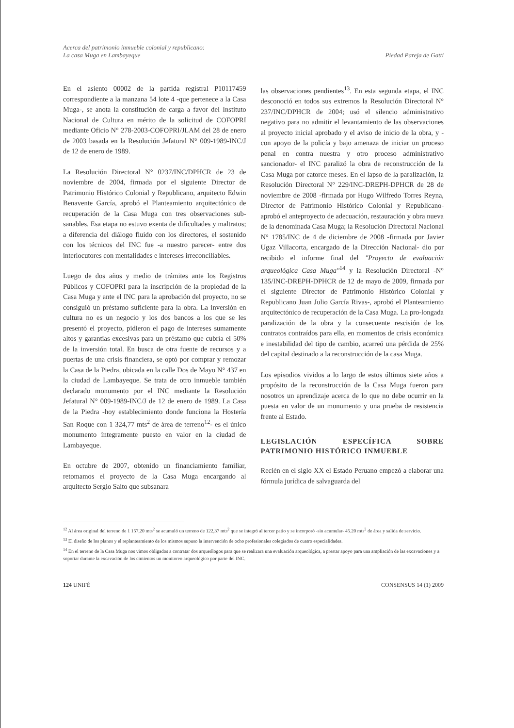Acerca del patrimonio inmueble colonial y republicano:
La casa Muga en Lambayeque
Piedad Pareja de Gatti
En el asiento 00002 de la partida registral P10117459 correspondiente a la manzana 54 lote 4 -que pertenece a la Casa Muga-, se anota la constitución de carga a favor del Instituto Nacional de Cultura en mérito de la solicitud de COFOPRI mediante Oficio N° 278-2003-COFOPRI/JLAM del 28 de enero de 2003 basada en la Resolución Jefatural N° 009-1989-INC/J de 12 de enero de 1989.
La Resolución Directoral N° 0237/INC/DPHCR de 23 de noviembre de 2004, firmada por el siguiente Director de Patrimonio Histórico Colonial y Republicano, arquitecto Edwin Benavente García, aprobó el Planteamiento arquitectónico de recuperación de la Casa Muga con tres observaciones sub-sanables. Esa etapa no estuvo exenta de dificultades y maltratos; a diferencia del diálogo fluido con los directores, el sostenido con los técnicos del INC fue -a nuestro parecer- entre dos interlocutores con mentalidades e intereses irreconciliables.
Luego de dos años y medio de trámites ante los Registros Públicos y COFOPRI para la inscripción de la propiedad de la Casa Muga y ante el INC para la aprobación del proyecto, no se consiguió un préstamo suficiente para la obra. La inversión en cultura no es un negocio y los dos bancos a los que se les presentó el proyecto, pidieron el pago de intereses sumamente altos y garantías excesivas para un préstamo que cubría el 50% de la inversión total. En busca de otra fuente de recursos y a puertas de una crisis financiera, se optó por comprar y remozar la Casa de la Piedra, ubicada en la calle Dos de Mayo N° 437 en la ciudad de Lambayeque. Se trata de otro inmueble también declarado monumento por el INC mediante la Resolución Jefatural N° 009-1989-INC/J de 12 de enero de 1989. La Casa de la Piedra -hoy establecimiento donde funciona la Hostería San Roque con 1 324,77 mts<sup>2</sup> de área de terreno<sup>12</sup>- es el único monumento íntegramente puesto en valor en la ciudad de Lambayeque.
En octubre de 2007, obtenido un financiamiento familiar, retomamos el proyecto de la Casa Muga encargando al arquitecto Sergio Saito que subsanara
las observaciones pendientes<sup>13</sup>. En esta segunda etapa, el INC desconoció en todos sus extremos la Resolución Directoral N° 237/INC/DPHCR de 2004; usó el silencio administrativo negativo para no admitir el levantamiento de las observaciones al proyecto inicial aprobado y el aviso de inicio de la obra, y -con apoyo de la policía y bajo amenaza de iniciar un proceso penal en contra nuestra y otro proceso administrativo sancionador- el INC paralizó la obra de reconstrucción de la Casa Muga por catorce meses. En el lapso de la paralización, la Resolución Directoral N° 229/INC-DREPH-DPHCR de 28 de noviembre de 2008 -firmada por Hugo Wilfredo Torres Reyna, Director de Patrimonio Histórico Colonial y Republicano- aprobó el anteproyecto de adecuación, restauración y obra nueva de la denominada Casa Muga; la Resolución Directoral Nacional N° 1785/INC de 4 de diciembre de 2008 -firmada por Javier Ugaz Villacorta, encargado de la Dirección Nacional- dio por recibido el informe final del "Proyecto de evaluación arqueológica Casa Muga"<sup>14</sup> y la Resolución Directoral -N° 135/INC-DREPH-DPHCR de 12 de mayo de 2009, firmada por el siguiente Director de Patrimonio Histórico Colonial y Republicano Juan Julio García Rivas-, aprobó el Planteamiento arquitectónico de recuperación de la Casa Muga. La pro-longada paralización de la obra y la consecuente rescisión de los contratos contraídos para ella, en momentos de crisis económica e inestabilidad del tipo de cambio, acarreó una pérdida de 25% del capital destinado a la reconstrucción de la casa Muga.
Los episodios vividos a lo largo de estos últimos siete años a propósito de la reconstrucción de la Casa Muga fueron para nosotros un aprendizaje acerca de lo que no debe ocurrir en la puesta en valor de un monumento y una prueba de resistencia frente al Estado.
LEGISLACIÓN ESPECÍFICA SOBRE PATRIMONIO HISTÓRICO INMUEBLE
Recién en el siglo XX el Estado Peruano empezó a elaborar una fórmula jurídica de salvaguarda del
<sup>12</sup> Al área original del terreno de 1 157,20 mts<sup>2</sup> se acumuló un terreno de 122,37 mts<sup>2</sup> que se integró al tercer patio y se incorporó -sin acumular- 45.20 mts<sup>2</sup> de área y salida de servicio.
<sup>13</sup> El diseño de los planos y el replanteamiento de los mismos supuso la intervención de ocho profesionales colegiados de cuatro especialidades.
<sup>14</sup> En el terreno de la Casa Muga nos vimos obligados a contratar dos arqueólogos para que se realizara una evaluación arqueológica, a prestar apoyo para una ampliación de las excavaciones y a soportar durante la excavación de los cimientos un monitoreo arqueológico por parte del INC.
124 UNIFÉ CONSENSUS 14 (1) 2009